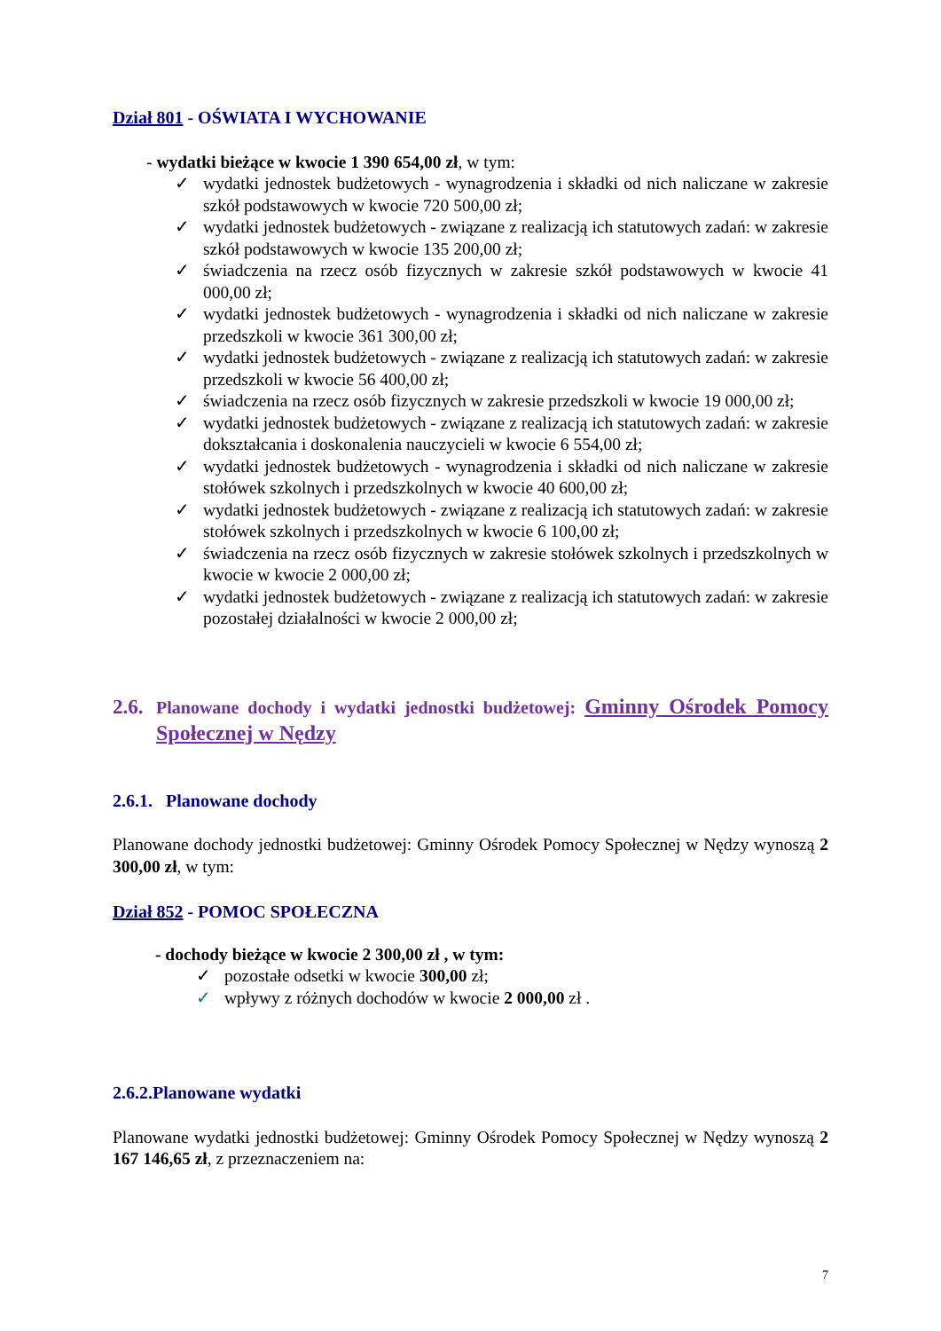Dział 801 - OŚWIATA I WYCHOWANIE
- wydatki bieżące w kwocie 1 390 654,00 zł, w tym:
✓ wydatki jednostek budżetowych - wynagrodzenia i składki od nich naliczane w zakresie szkół podstawowych w kwocie 720 500,00 zł;
✓ wydatki jednostek budżetowych - związane z realizacją ich statutowych zadań: w zakresie szkół podstawowych w kwocie 135 200,00 zł;
✓ świadczenia na rzecz osób fizycznych w zakresie szkół podstawowych w kwocie 41 000,00 zł;
✓ wydatki jednostek budżetowych - wynagrodzenia i składki od nich naliczane w zakresie przedszkoli w kwocie 361 300,00 zł;
✓ wydatki jednostek budżetowych - związane z realizacją ich statutowych zadań: w zakresie przedszkoli w kwocie 56 400,00 zł;
✓ świadczenia na rzecz osób fizycznych w zakresie przedszkoli w kwocie 19 000,00 zł;
✓ wydatki jednostek budżetowych - związane z realizacją ich statutowych zadań: w zakresie dokształcania i doskonalenia nauczycieli w kwocie 6 554,00 zł;
✓ wydatki jednostek budżetowych - wynagrodzenia i składki od nich naliczane w zakresie stołówek szkolnych i przedszkolnych w kwocie 40 600,00 zł;
✓ wydatki jednostek budżetowych - związane z realizacją ich statutowych zadań: w zakresie stołówek szkolnych i przedszkolnych w kwocie 6 100,00 zł;
✓ świadczenia na rzecz osób fizycznych w zakresie stołówek szkolnych i przedszkolnych w kwocie w kwocie 2 000,00 zł;
✓ wydatki jednostek budżetowych - związane z realizacją ich statutowych zadań: w zakresie pozostałej działalności w kwocie 2 000,00 zł;
2.6. Planowane dochody i wydatki jednostki budżetowej: Gminny Ośrodek Pomocy Społecznej w Nędzy
2.6.1. Planowane dochody
Planowane dochody jednostki budżetowej: Gminny Ośrodek Pomocy Społecznej w Nędzy wynoszą 2 300,00 zł, w tym:
Dział 852 - POMOC SPOŁECZNA
- dochody bieżące w kwocie 2 300,00 zł , w tym:
✓ pozostałe odsetki w kwocie 300,00 zł;
✓ wpływy z różnych dochodów w kwocie 2 000,00 zł .
2.6.2.Planowane wydatki
Planowane wydatki jednostki budżetowej: Gminny Ośrodek Pomocy Społecznej w Nędzy wynoszą 2 167 146,65 zł, z przeznaczeniem na:
7